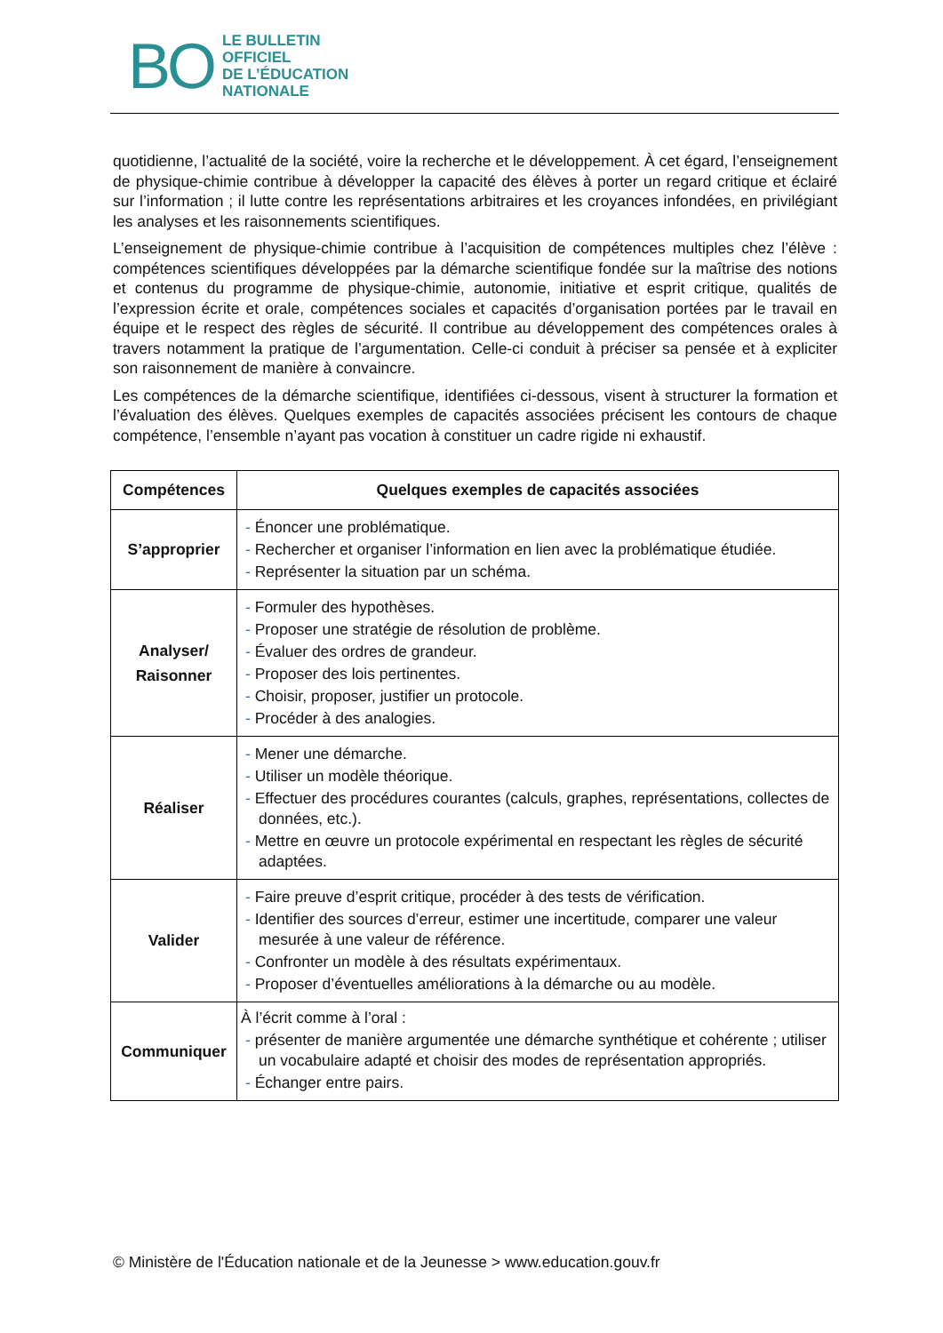BO
LE BULLETIN
OFFICIEL
DE L’ÉDUCATION
NATIONALE
quotidienne, l’actualité de la société, voire la recherche et le développement. À cet égard, l’enseignement de physique-chimie contribue à développer la capacité des élèves à porter un regard critique et éclairé sur l’information ; il lutte contre les représentations arbitraires et les croyances infondées, en privilégiant les analyses et les raisonnements scientifiques.
L’enseignement de physique-chimie contribue à l’acquisition de compétences multiples chez l’élève : compétences scientifiques développées par la démarche scientifique fondée sur la maîtrise des notions et contenus du programme de physique-chimie, autonomie, initiative et esprit critique, qualités de l’expression écrite et orale, compétences sociales et capacités d’organisation portées par le travail en équipe et le respect des règles de sécurité. Il contribue au développement des compétences orales à travers notamment la pratique de l’argumentation. Celle-ci conduit à préciser sa pensée et à expliciter son raisonnement de manière à convaincre.
Les compétences de la démarche scientifique, identifiées ci-dessous, visent à structurer la formation et l’évaluation des élèves. Quelques exemples de capacités associées précisent les contours de chaque compétence, l’ensemble n’ayant pas vocation à constituer un cadre rigide ni exhaustif.
| Compétences | Quelques exemples de capacités associées |
| --- | --- |
| S’approprier | - Énoncer une problématique. - Rechercher et organiser l’information en lien avec la problématique étudiée. - Représenter la situation par un schéma. |
| Analyser/ Raisonner | - Formuler des hypothèses. - Proposer une stratégie de résolution de problème. - Évaluer des ordres de grandeur. - Proposer des lois pertinentes. - Choisir, proposer, justifier un protocole. - Procéder à des analogies. |
| Réaliser | - Mener une démarche. - Utiliser un modèle théorique. - Effectuer des procédures courantes (calculs, graphes, représentations, collectes de données, etc.). - Mettre en œuvre un protocole expérimental en respectant les règles de sécurité adaptées. |
| Valider | - Faire preuve d’esprit critique, procéder à des tests de vérification. - Identifier des sources d’erreur, estimer une incertitude, comparer une valeur mesurée à une valeur de référence. - Confronter un modèle à des résultats expérimentaux. - Proposer d’éventuelles améliorations à la démarche ou au modèle. |
| Communiquer | À l’écrit comme à l’oral : - présenter de manière argumentée une démarche synthétique et cohérente ; utiliser un vocabulaire adapté et choisir des modes de représentation appropriés. - Échanger entre pairs. |
© Ministère de l'Éducation nationale et de la Jeunesse > www.education.gouv.fr